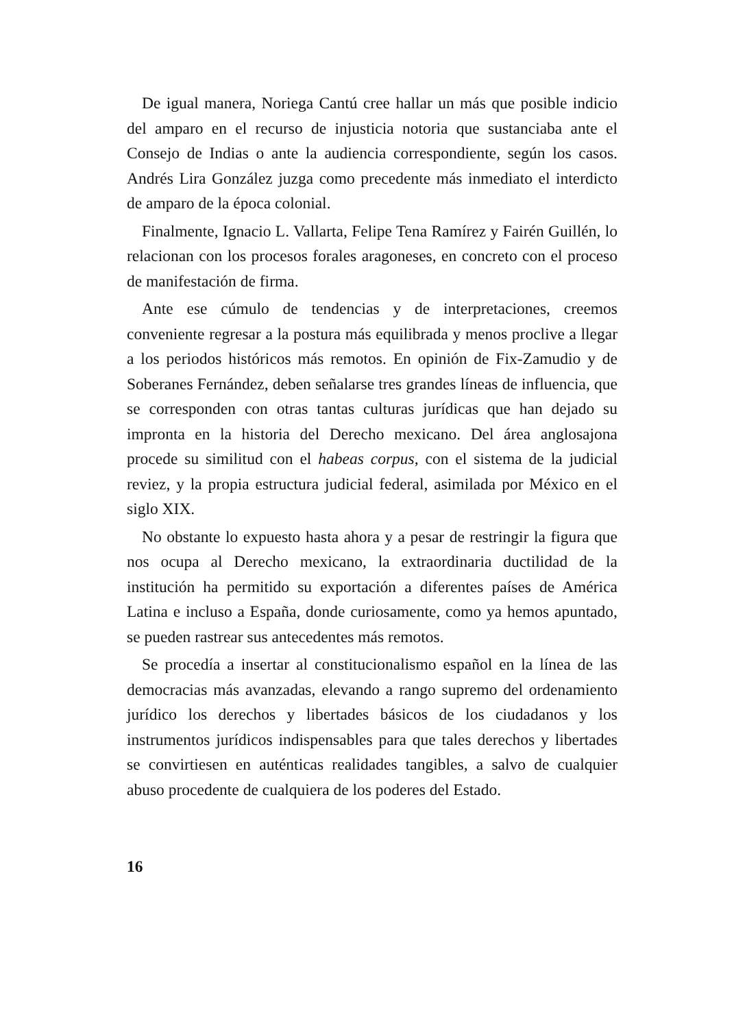De igual manera, Noriega Cantú cree hallar un más que posible indicio del amparo en el recurso de injusticia notoria que sustanciaba ante el Consejo de Indias o ante la audiencia correspondiente, según los casos. Andrés Lira González juzga como precedente más inmediato el interdicto de amparo de la época colonial.
Finalmente, Ignacio L. Vallarta, Felipe Tena Ramírez y Fairén Guillén, lo relacionan con los procesos forales aragoneses, en concreto con el proceso de manifestación de firma.
Ante ese cúmulo de tendencias y de interpretaciones, creemos conveniente regresar a la postura más equilibrada y menos proclive a llegar a los periodos históricos más remotos. En opinión de Fix-Zamudio y de Soberanes Fernández, deben señalarse tres grandes líneas de influencia, que se corresponden con otras tantas culturas jurídicas que han dejado su impronta en la historia del Derecho mexicano. Del área anglosajona procede su similitud con el habeas corpus, con el sistema de la judicial reviez, y la propia estructura judicial federal, asimilada por México en el siglo XIX.
No obstante lo expuesto hasta ahora y a pesar de restringir la figura que nos ocupa al Derecho mexicano, la extraordinaria ductilidad de la institución ha permitido su exportación a diferentes países de América Latina e incluso a España, donde curiosamente, como ya hemos apuntado, se pueden rastrear sus antecedentes más remotos.
Se procedía a insertar al constitucionalismo español en la línea de las democracias más avanzadas, elevando a rango supremo del ordenamiento jurídico los derechos y libertades básicos de los ciudadanos y los instrumentos jurídicos indispensables para que tales derechos y libertades se convirtiesen en auténticas realidades tangibles, a salvo de cualquier abuso procedente de cualquiera de los poderes del Estado.
16